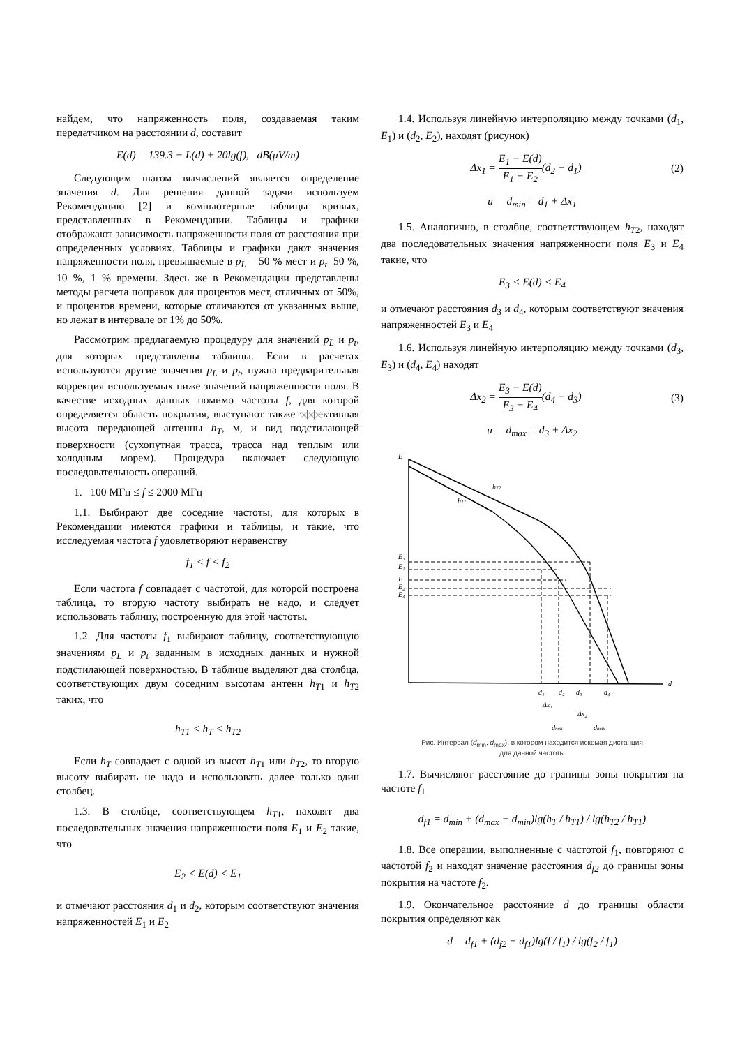найдем, что напряженность поля, создаваемая таким передатчиком на расстоянии d, составит
E(d) = 139.3 − L(d) + 20lg(f), dB(μV/m)
Следующим шагом вычислений является определение значения d. Для решения данной задачи используем Рекомендацию [2] и компьютерные таблицы кривых, представленных в Рекомендации. Таблицы и графики отображают зависимость напряженности поля от расстояния при определенных условиях. Таблицы и графики дают значения напряженности поля, превышаемые в p<sub>L</sub> = 50 % мест и p<sub>t</sub>=50 %, 10 %, 1 % времени. Здесь же в Рекомендации представлены методы расчета поправок для процентов мест, отличных от 50%, и процентов времени, которые отличаются от указанных выше, но лежат в интервале от 1% до 50%.
Рассмотрим предлагаемую процедуру для значений p<sub>L</sub> и p<sub>t</sub>, для которых представлены таблицы. Если в расчетах используются другие значения p<sub>L</sub> и p<sub>t</sub>, нужна предварительная коррекция используемых ниже значений напряженности поля. В качестве исходных данных помимо частоты f, для которой определяется область покрытия, выступают также эффективная высота передающей антенны h<sub>T</sub>, м, и вид подстилающей поверхности (сухопутная трасса, трасса над теплым или холодным морем). Процедура включает следующую последовательность операций.
1. 100 МГц ≤ f ≤ 2000 МГц
1.1. Выбирают две соседние частоты, для которых в Рекомендации имеются графики и таблицы, и такие, что исследуемая частота f удовлетворяют неравенству
f<sub>1</sub> < f < f<sub>2</sub>
Если частота f совпадает с частотой, для которой построена таблица, то вторую частоту выбирать не надо, и следует использовать таблицу, построенную для этой частоты.
1.2. Для частоты f<sub>1</sub> выбирают таблицу, соответствующую значениям p<sub>L</sub> и p<sub>t</sub> заданным в исходных данных и нужной подстилающей поверхностью. В таблице выделяют два столбца, соответствующих двум соседним высотам антенн h<sub>T</sub><sub>1</sub> и h<sub>T</sub><sub>2</sub> таких, что
h<sub>T1</sub> < h<sub>T</sub> < h<sub>T2</sub>
Если h<sub>T</sub> совпадает с одной из высот h<sub>T</sub><sub>1</sub> или h<sub>T</sub><sub>2</sub>, то вторую высоту выбирать не надо и использовать далее только один столбец.
1.3. В столбце, соответствующем h<sub>T</sub><sub>1</sub>, находят два последовательных значения напряженности поля E<sub>1</sub> и E<sub>2</sub> такие, что
E<sub>2</sub> < E(d) < E<sub>1</sub>
и отмечают расстояния d<sub>1</sub> и d<sub>2</sub>, которым соответствуют значения напряженностей E<sub>1</sub> и E<sub>2</sub>
1.4. Используя линейную интерполяцию между точками (d<sub>1</sub>, E<sub>1</sub>) и (d<sub>2</sub>, E<sub>2</sub>), находят (рисунок)
Δx<sub>1</sub> = E<sub>1</sub> − E(d) E<sub>1</sub> − E<sub>2</sub>(d<sub>2</sub> − d<sub>1</sub>) (2)
и d<sub>min</sub> = d<sub>1</sub> + Δx<sub>1</sub>
1.5. Аналогично, в столбце, соответствующем h<sub>T</sub><sub>2</sub>, находят два последовательных значения напряженности поля E<sub>3</sub> и E<sub>4</sub> такие, что
E<sub>3</sub> < E(d) < E<sub>4</sub>
и отмечают расстояния d<sub>3</sub> и d<sub>4</sub>, которым соответствуют значения напряженностей E<sub>3</sub> и E<sub>4</sub>
1.6. Используя линейную интерполяцию между точками (d<sub>3</sub>, E<sub>3</sub>) и (d<sub>4</sub>, E<sub>4</sub>) находят
Δx<sub>2</sub> = E<sub>3</sub> − E(d) E<sub>3</sub> − E<sub>4</sub>(d<sub>4</sub> − d<sub>3</sub>) (3)
и d<sub>max</sub> = d<sub>3</sub> + Δx<sub>2</sub>
E
E₃
E₁
E
E₂
E₄
hT2
hT1
d
d₁
d₂
d₃
d₄
Δx₁
Δx₂
dmin
dmax
Рис. Интервал (d<sub>min</sub>, d<sub>max</sub>), в котором находится искомая дистанция
для данной частоты
1.7. Вычисляют расстояние до границы зоны покрытия на частоте f<sub>1</sub>
d<sub>f1</sub> = d<sub>min</sub> + (d<sub>max</sub> − d<sub>min</sub>)lg(h<sub>T</sub> / h<sub>T1</sub>) / lg(h<sub>T2</sub> / h<sub>T1</sub>)
1.8. Все операции, выполненные с частотой f<sub>1</sub>, повторяют с частотой f<sub>2</sub> и находят значение расстояния d<sub>f2</sub> до границы зоны покрытия на частоте f<sub>2</sub>.
1.9. Окончательное расстояние d до границы области покрытия определяют как
d = d<sub>f1</sub> + (d<sub>f2</sub> − d<sub>f1</sub>)lg(f / f<sub>1</sub>) / lg(f<sub>2</sub> / f<sub>1</sub>)